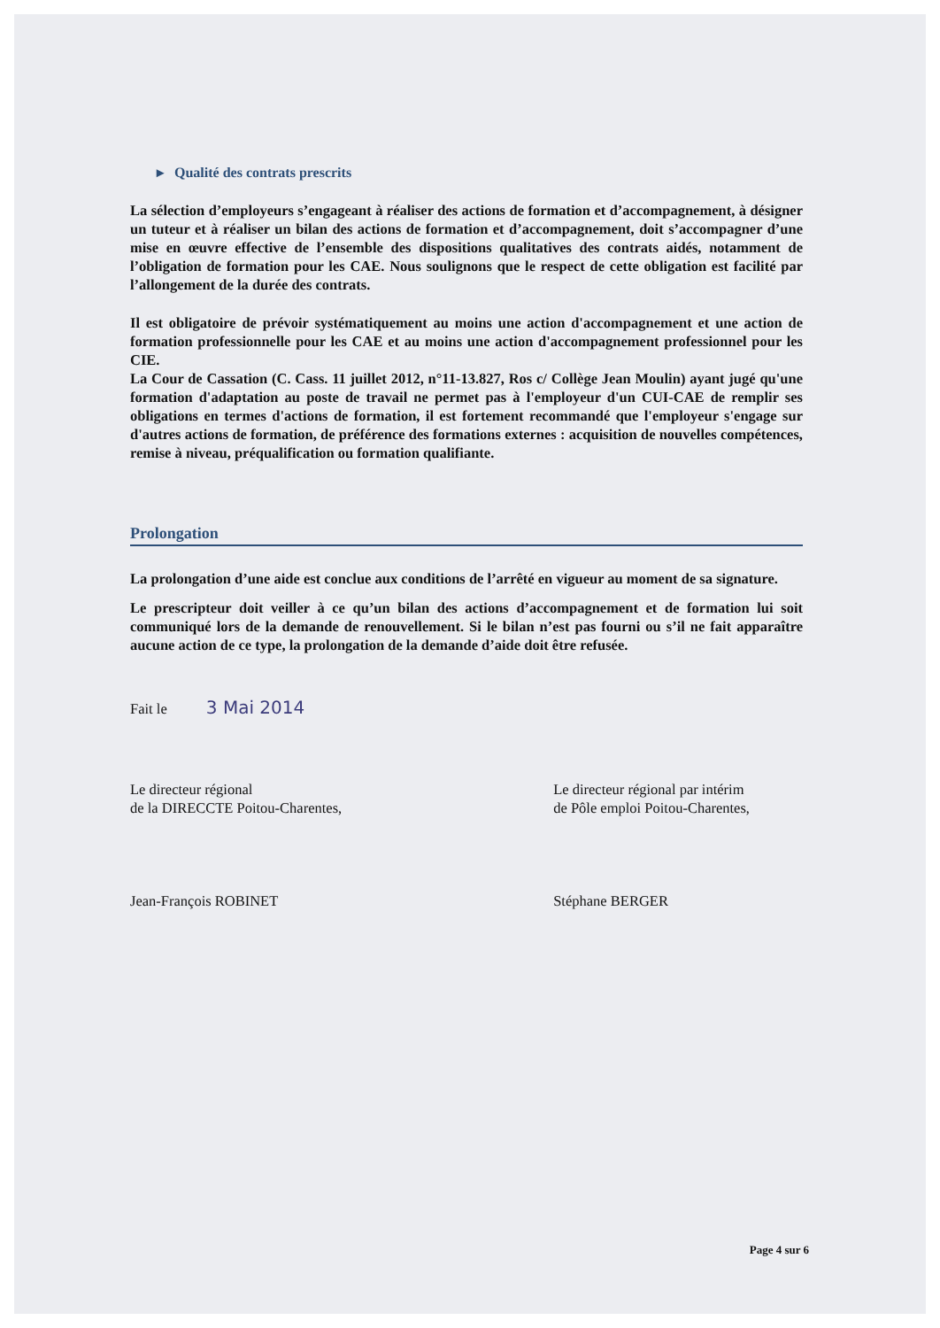▸ Qualité des contrats prescrits
La sélection d’employeurs s’engageant à réaliser des actions de formation et d’accompagnement, à désigner un tuteur et à réaliser un bilan des actions de formation et d’accompagnement, doit s’accompagner d’une mise en œuvre effective de l’ensemble des dispositions qualitatives des contrats aidés, notamment de l’obligation de formation pour les CAE. Nous soulignons que le respect de cette obligation est facilité par l’allongement de la durée des contrats.
Il est obligatoire de prévoir systématiquement au moins une action d'accompagnement et une action de formation professionnelle pour les CAE et au moins une action d'accompagnement professionnel pour les CIE.
La Cour de Cassation (C. Cass. 11 juillet 2012, n°11-13.827, Ros c/ Collège Jean Moulin) ayant jugé qu'une formation d'adaptation au poste de travail ne permet pas à l'employeur d'un CUI-CAE de remplir ses obligations en termes d'actions de formation, il est fortement recommandé que l'employeur s'engage sur d'autres actions de formation, de préférence des formations externes : acquisition de nouvelles compétences, remise à niveau, préqualification ou formation qualifiante.
Prolongation
La prolongation d’une aide est conclue aux conditions de l’arrêté en vigueur au moment de sa signature.
Le prescripteur doit veiller à ce qu’un bilan des actions d’accompagnement et de formation lui soit communiqué lors de la demande de renouvellement. Si le bilan n’est pas fourni ou s’il ne fait apparaître aucune action de ce type, la prolongation de la demande d’aide doit être refusée.
Fait le 3 Mai 2014
Le directeur régional
de la DIRECCTE Poitou-Charentes,
Jean-François ROBINET
Le directeur régional par intérim
de Pôle emploi Poitou-Charentes,
Stéphane BERGER
Page 4 sur 6